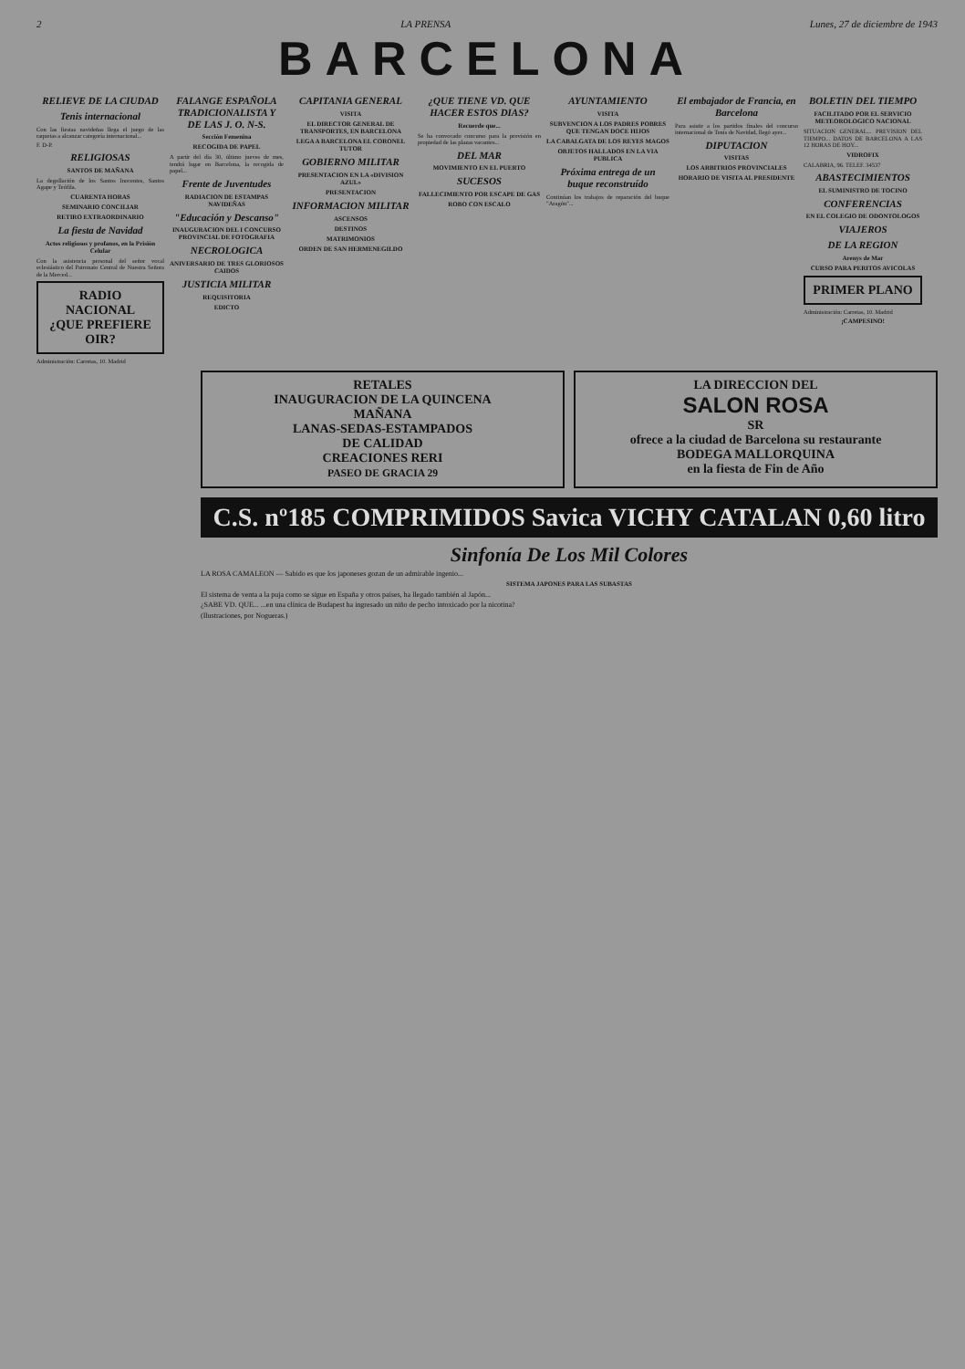2 LA PRENSA Lunes, 27 de diciembre de 1943
BARCELONA
RELIEVE DE LA CIUDAD
Tenis internacional
Con las fiestas navideñas llega el juego de las raquetas a alcanzar categoría internacional...
F. D-P.
RELIGIOSAS
SANTOS DE MAÑANA
La degollación de los Santos Inocentes, Santos Agape y Teófila.
CUARENTA HORAS
SEMINARIO CONCILIAR
RETIRO EXTRAORDINARIO
La fiesta de Navidad
Actos religiosos y profanos, en la Prisión Celular
Con la asistencia personal del señor vocal eclesiástico del Patronato Central de Nuestra Señora de la Merced...
RADIO NACIONAL
¿QUE PREFIERE OIR?
Administración: Carretas, 10. Madrid
FALANGE ESPAÑOLA TRADICIONALISTA Y DE LAS J. O. N-S.
Sección Femenina
RECOGIDA DE PAPEL
A partir del día 30, último jueves de mes, tendrá lugar en Barcelona, la recogida de papel...
Frente de Juventudes
RADIACION DE ESTAMPAS NAVIDEÑAS
"Educación y Descanso"
INAUGURACION DEL I CONCURSO PROVINCIAL DE FOTOGRAFIA
NECROLOGICA
ANIVERSARIO DE TRES GLORIOSOS CAIDOS
JUSTICIA MILITAR
REQUISITORIA
EDICTO
CAPITANIA GENERAL
VISITA
EL DIRECTOR GENERAL DE TRANSPORTES, EN BARCELONA
LEGA A BARCELONA EL CORONEL TUTOR
GOBIERNO MILITAR
PRESENTACION EN LA «DIVISION AZUL»
PRESENTACION
INFORMACION MILITAR
ASCENSOS
DESTINOS
MATRIMONIOS
ORDEN DE SAN HERMENEGILDO
¿QUE TIENE VD. QUE HACER ESTOS DIAS?
Recuerde que...
Se ha convocado concurso para la provisión en propiedad de las plazas vacantes...
DEL MAR
MOVIMIENTO EN EL PUERTO
SUCESOS
FALLECIMIENTO POR ESCAPE DE GAS
ROBO CON ESCALO
AYUNTAMIENTO
VISITA
SUBVENCION A LOS PADRES POBRES QUE TENGAN DOCE HIJOS
LA CABALGATA DE LOS REYES MAGOS
OBJETOS HALLADOS EN LA VIA PUBLICA
Próxima entrega de un buque reconstruído
Continúan los trabajos de reparación del buque "Aragón"...
El embajador de Francia, en Barcelona
Para asistir a los partidos finales del concurso internacional de Tenis de Navidad, llegó ayer...
DIPUTACION
VISITAS
LOS ARBITRIOS PROVINCIALES
HORARIO DE VISITA AL PRESIDENTE
BOLETIN DEL TIEMPO
FACILITADO POR EL SERVICIO METEOROLOGICO NACIONAL
SITUACION GENERAL... PREVISION DEL TIEMPO... DATOS DE BARCELONA A LAS 12 HORAS DE HOY...
VIDROFIX
CALABRIA, 96. TELEF. 34537
ABASTECIMIENTOS
EL SUMINISTRO DE TOCINO
CONFERENCIAS
EN EL COLEGIO DE ODONTOLOGOS
VIAJEROS
DE LA REGION
Arenys de Mar
CURSO PARA PERITOS AVICOLAS
PRIMER PLANO
Administración: Carretas, 10. Madrid
¡CAMPESINO!
RETALES
INAUGURACION DE LA QUINCENA
MAÑANA
LANAS-SEDAS-ESTAMPADOS
DE CALIDAD
CREACIONES RERI
PASEO DE GRACIA 29
LA DIRECCION DEL
SALON ROSA
SR
ofrece a la ciudad de Barcelona su restaurante
BODEGA MALLORQUINA
en la fiesta de Fin de Año
C.S. nº185 COMPRIMIDOS Savica VICHY CATALAN 0,60 litro
Sinfonía De Los Mil Colores
LA ROSA CAMALEON — Sabido es que los japoneses gozan de un admirable ingenio...
SISTEMA JAPONES PARA LAS SUBASTAS
El sistema de venta a la puja como se sigue en España y otros países, ha llegado también al Japón...
¿SABE VD. QUE... ...en una clínica de Budapest ha ingresado un niño de pecho intoxicado por la nicotina?
(Ilustraciones, por Nogueras.)